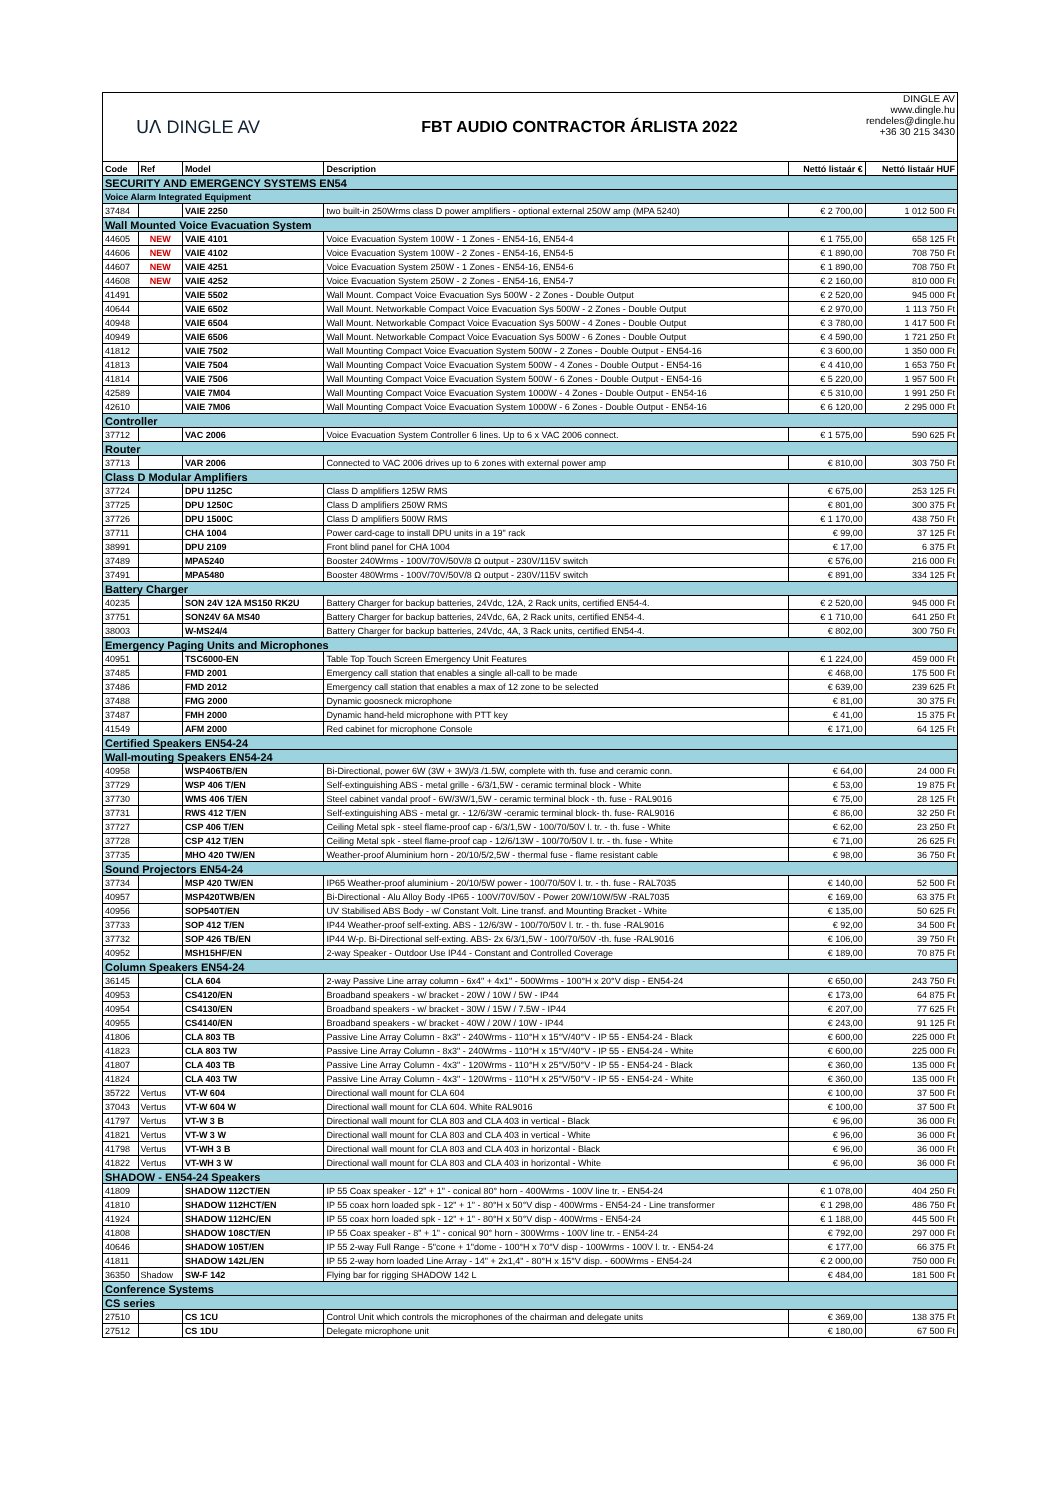ᑌᐱ DINGLE AV
FBT AUDIO CONTRACTOR ÁRLISTA 2022
DINGLE AV
www.dingle.hu
rendeles@dingle.hu
+36 30 215 3430
| Code | Ref | Model | Description | Nettó listaár € | Nettó listaár HUF |
| --- | --- | --- | --- | --- | --- |
| SECURITY AND EMERGENCY SYSTEMS EN54 | | | | | |
| Voice Alarm Integrated Equipment | | | | | |
| 37484 | | VAIE 2250 | two built-in 250Wrms class D power amplifiers - optional external 250W amp (MPA 5240) | € 2 700,00 | 1 012 500 Ft |
| Wall Mounted Voice Evacuation System | | | | | |
| 44605 | NEW | VAIE 4101 | Voice Evacuation System 100W - 1 Zones - EN54-16, EN54-4 | € 1 755,00 | 658 125 Ft |
| 44606 | NEW | VAIE 4102 | Voice Evacuation System 100W - 2 Zones - EN54-16, EN54-5 | € 1 890,00 | 708 750 Ft |
| 44607 | NEW | VAIE 4251 | Voice Evacuation System 250W - 1 Zones - EN54-16, EN54-6 | € 1 890,00 | 708 750 Ft |
| 44608 | NEW | VAIE 4252 | Voice Evacuation System 250W - 2 Zones - EN54-16, EN54-7 | € 2 160,00 | 810 000 Ft |
| 41491 | | VAIE 5502 | Wall Mount. Compact Voice Evacuation Sys 500W - 2 Zones - Double Output | € 2 520,00 | 945 000 Ft |
| 40644 | | VAIE 6502 | Wall Mount. Networkable Compact Voice Evacuation Sys 500W - 2 Zones - Double Output | € 2 970,00 | 1 113 750 Ft |
| 40948 | | VAIE 6504 | Wall Mount. Networkable Compact Voice Evacuation Sys 500W - 4 Zones - Double Output | € 3 780,00 | 1 417 500 Ft |
| 40949 | | VAIE 6506 | Wall Mount. Networkable Compact Voice Evacuation Sys 500W - 6 Zones - Double Output | € 4 590,00 | 1 721 250 Ft |
| 41812 | | VAIE 7502 | Wall Mounting Compact Voice Evacuation System 500W - 2 Zones - Double Output - EN54-16 | € 3 600,00 | 1 350 000 Ft |
| 41813 | | VAIE 7504 | Wall Mounting Compact Voice Evacuation System 500W - 4 Zones - Double Output - EN54-16 | € 4 410,00 | 1 653 750 Ft |
| 41814 | | VAIE 7506 | Wall Mounting Compact Voice Evacuation System 500W - 6 Zones - Double Output - EN54-16 | € 5 220,00 | 1 957 500 Ft |
| 42589 | | VAIE 7M04 | Wall Mounting Compact Voice Evacuation System 1000W - 4 Zones - Double Output - EN54-16 | € 5 310,00 | 1 991 250 Ft |
| 42610 | | VAIE 7M06 | Wall Mounting Compact Voice Evacuation System 1000W - 6 Zones - Double Output - EN54-16 | € 6 120,00 | 2 295 000 Ft |
| Controller | | | | | |
| 37712 | | VAC 2006 | Voice Evacuation System Controller 6 lines. Up to 6 x VAC 2006 connect. | € 1 575,00 | 590 625 Ft |
| Router | | | | | |
| 37713 | | VAR 2006 | Connected to VAC 2006 drives up to 6 zones with external power amp | € 810,00 | 303 750 Ft |
| Class D Modular Amplifiers | | | | | |
| 37724 | | DPU 1125C | Class D amplifiers 125W RMS | € 675,00 | 253 125 Ft |
| 37725 | | DPU 1250C | Class D amplifiers 250W RMS | € 801,00 | 300 375 Ft |
| 37726 | | DPU 1500C | Class D amplifiers 500W RMS | € 1 170,00 | 438 750 Ft |
| 37711 | | CHA 1004 | Power card-cage to install DPU units in a 19" rack | € 99,00 | 37 125 Ft |
| 38991 | | DPU 2109 | Front blind panel for CHA 1004 | € 17,00 | 6 375 Ft |
| 37489 | | MPA5240 | Booster 240Wrms - 100V/70V/50V/8 Ω output - 230V/115V switch | € 576,00 | 216 000 Ft |
| 37491 | | MPA5480 | Booster 480Wrms - 100V/70V/50V/8 Ω output - 230V/115V switch | € 891,00 | 334 125 Ft |
| Battery Charger | | | | | |
| 40235 | | SON 24V 12A MS150 RK2U | Battery Charger for backup batteries, 24Vdc, 12A, 2 Rack units, certified EN54-4. | € 2 520,00 | 945 000 Ft |
| 37751 | | SON24V 6A MS40 | Battery Charger for backup batteries, 24Vdc, 6A, 2 Rack units, certified EN54-4. | € 1 710,00 | 641 250 Ft |
| 38003 | | W-MS24/4 | Battery Charger for backup batteries, 24Vdc, 4A, 3 Rack units, certified EN54-4. | € 802,00 | 300 750 Ft |
| Emergency Paging Units and Microphones | | | | | |
| 40951 | | TSC6000-EN | Table Top Touch Screen Emergency Unit Features | € 1 224,00 | 459 000 Ft |
| 37485 | | FMD 2001 | Emergency call station that enables a single all-call to be made | € 468,00 | 175 500 Ft |
| 37486 | | FMD 2012 | Emergency call station that enables a max of 12 zone to be selected | € 639,00 | 239 625 Ft |
| 37488 | | FMG 2000 | Dynamic goosneck microphone | € 81,00 | 30 375 Ft |
| 37487 | | FMH 2000 | Dynamic hand-held microphone with PTT key | € 41,00 | 15 375 Ft |
| 41549 | | AFM 2000 | Red cabinet for microphone Console | € 171,00 | 64 125 Ft |
| Certified Speakers EN54-24 | | | | | |
| Wall-mouting Speakers EN54-24 | | | | | |
| 40958 | | WSP406TB/EN | Bi-Directional, power 6W (3W + 3W)/3 /1.5W, complete with th. fuse and ceramic conn. | € 64,00 | 24 000 Ft |
| 37729 | | WSP 406 T/EN | Self-extinguishing ABS - metal grille - 6/3/1,5W - ceramic terminal block - White | € 53,00 | 19 875 Ft |
| 37730 | | WMS 406 T/EN | Steel cabinet vandal proof - 6W/3W/1,5W - ceramic terminal block - th. fuse - RAL9016 | € 75,00 | 28 125 Ft |
| 37731 | | RWS 412 T/EN | Self-extinguishing ABS - metal gr. - 12/6/3W -ceramic terminal block- th. fuse- RAL9016 | € 86,00 | 32 250 Ft |
| 37727 | | CSP 406 T/EN | Ceiling Metal spk - steel flame-proof cap - 6/3/1,5W - 100/70/50V l. tr. - th. fuse - White | € 62,00 | 23 250 Ft |
| 37728 | | CSP 412 T/EN | Ceiling Metal spk - steel flame-proof cap - 12/6/13W - 100/70/50V l. tr. - th. fuse - White | € 71,00 | 26 625 Ft |
| 37735 | | MHO 420 TW/EN | Weather-proof Aluminium horn - 20/10/5/2,5W - thermal fuse - flame resistant cable | € 98,00 | 36 750 Ft |
| Sound Projectors EN54-24 | | | | | |
| 37734 | | MSP 420 TW/EN | IP65 Weather-proof aluminium - 20/10/5W power - 100/70/50V l. tr. - th. fuse - RAL7035 | € 140,00 | 52 500 Ft |
| 40957 | | MSP420TWB/EN | Bi-Directional - Alu Alloy Body -IP65 - 100V/70V/50V - Power 20W/10W/5W -RAL7035 | € 169,00 | 63 375 Ft |
| 40956 | | SOP540T/EN | UV Stabilised ABS Body - w/ Constant Volt. Line transf. and Mounting Bracket - White | € 135,00 | 50 625 Ft |
| 37733 | | SOP 412 T/EN | IP44 Weather-proof self-exting. ABS - 12/6/3W - 100/70/50V l. tr. - th. fuse -RAL9016 | € 92,00 | 34 500 Ft |
| 37732 | | SOP 426 TB/EN | IP44 W-p. Bi-Directional self-exting. ABS- 2x 6/3/1,5W - 100/70/50V -th. fuse -RAL9016 | € 106,00 | 39 750 Ft |
| 40952 | | MSH15HF/EN | 2-way Speaker - Outdoor Use IP44 - Constant and Controlled Coverage | € 189,00 | 70 875 Ft |
| Column Speakers EN54-24 | | | | | |
| 36145 | | CLA 604 | 2-way Passive Line array column - 6x4" + 4x1" - 500Wrms - 100°H x 20°V disp - EN54-24 | € 650,00 | 243 750 Ft |
| 40953 | | CS4120/EN | Broadband speakers - w/ bracket - 20W / 10W / 5W - IP44 | € 173,00 | 64 875 Ft |
| 40954 | | CS4130/EN | Broadband speakers - w/ bracket - 30W / 15W / 7.5W - IP44 | € 207,00 | 77 625 Ft |
| 40955 | | CS4140/EN | Broadband speakers - w/ bracket - 40W / 20W / 10W - IP44 | € 243,00 | 91 125 Ft |
| 41806 | | CLA 803 TB | Passive Line Array Column - 8x3" - 240Wrms - 110°H x 15°V/40°V - IP 55 - EN54-24 - Black | € 600,00 | 225 000 Ft |
| 41823 | | CLA 803 TW | Passive Line Array Column - 8x3" - 240Wrms - 110°H x 15°V/40°V - IP 55 - EN54-24 - White | € 600,00 | 225 000 Ft |
| 41807 | | CLA 403 TB | Passive Line Array Column - 4x3" - 120Wrms - 110°H x 25°V/50°V - IP 55 - EN54-24 - Black | € 360,00 | 135 000 Ft |
| 41824 | | CLA 403 TW | Passive Line Array Column - 4x3" - 120Wrms - 110°H x 25°V/50°V - IP 55 - EN54-24 - White | € 360,00 | 135 000 Ft |
| 35722 | Vertus | VT-W 604 | Directional wall mount for CLA 604 | € 100,00 | 37 500 Ft |
| 37043 | Vertus | VT-W 604 W | Directional wall mount for CLA 604. White RAL9016 | € 100,00 | 37 500 Ft |
| 41797 | Vertus | VT-W 3 B | Directional wall mount for CLA 803 and CLA 403 in vertical - Black | € 96,00 | 36 000 Ft |
| 41821 | Vertus | VT-W 3 W | Directional wall mount for CLA 803 and CLA 403 in vertical - White | € 96,00 | 36 000 Ft |
| 41798 | Vertus | VT-WH 3 B | Directional wall mount for CLA 803 and CLA 403 in horizontal - Black | € 96,00 | 36 000 Ft |
| 41822 | Vertus | VT-WH 3 W | Directional wall mount for CLA 803 and CLA 403 in horizontal - White | € 96,00 | 36 000 Ft |
| SHADOW - EN54-24 Speakers | | | | | |
| 41809 | | SHADOW 112CT/EN | IP 55 Coax speaker - 12" + 1" - conical 80° horn - 400Wrms - 100V line tr. - EN54-24 | € 1 078,00 | 404 250 Ft |
| 41810 | | SHADOW 112HCT/EN | IP 55 coax horn loaded spk - 12" + 1" - 80°H x 50°V disp - 400Wrms - EN54-24 - Line transformer | € 1 298,00 | 486 750 Ft |
| 41924 | | SHADOW 112HC/EN | IP 55 coax horn loaded spk - 12" + 1" - 80°H x 50°V disp - 400Wrms - EN54-24 | € 1 188,00 | 445 500 Ft |
| 41808 | | SHADOW 108CT/EN | IP 55 Coax speaker - 8" + 1" - conical 90° horn - 300Wrms - 100V line tr. - EN54-24 | € 792,00 | 297 000 Ft |
| 40646 | | SHADOW 105T/EN | IP 55 2-way Full Range - 5"cone + 1"dome - 100°H x 70°V disp - 100Wrms - 100V l. tr. - EN54-24 | € 177,00 | 66 375 Ft |
| 41811 | | SHADOW 142L/EN | IP 55 2-way horn loaded Line Array - 14" + 2x1,4" - 80°H x 15°V disp. - 600Wrms - EN54-24 | € 2 000,00 | 750 000 Ft |
| 36350 | Shadow | SW-F 142 | Flying bar for rigging SHADOW 142 L | € 484,00 | 181 500 Ft |
| Conference Systems | | | | | |
| CS series | | | | | |
| 27510 | | CS 1CU | Control Unit which controls the microphones of the chairman and delegate units | € 369,00 | 138 375 Ft |
| 27512 | | CS 1DU | Delegate microphone unit | € 180,00 | 67 500 Ft |